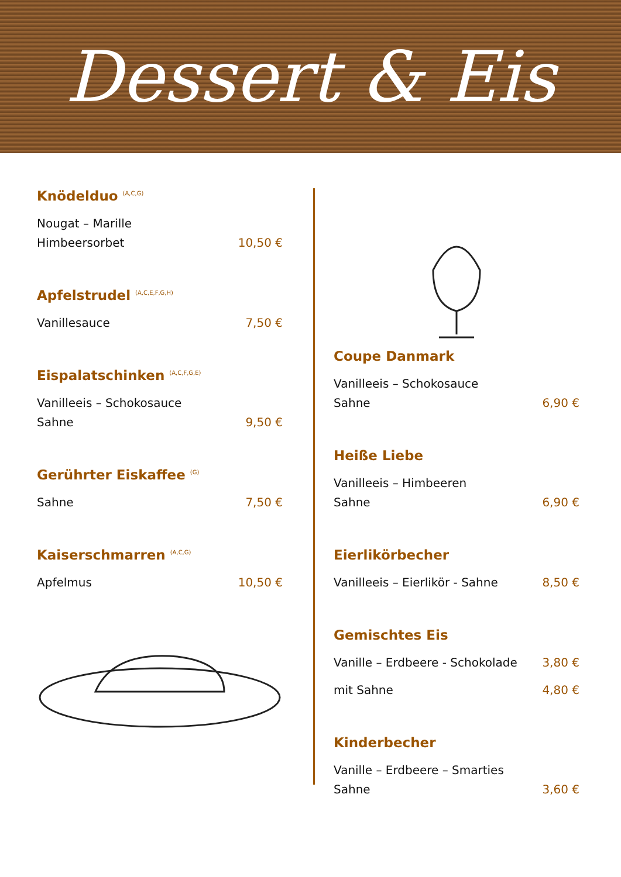Dessert & Eis
Knödelduo <sup>(A,C,G)</sup>
Nougat – Marille
Himbeersorbet 10,50 €
Apfelstrudel <sup>(A,C,E,F,G,H)</sup>
Vanillesauce 7,50 €
Eispalatschinken <sup>(A,C,F,G,E)</sup>
Vanilleeis – Schokosauce
Sahne 9,50 €
Gerührter Eiskaffee <sup>(G)</sup>
Sahne 7,50 €
Kaiserschmarren <sup>(A,C,G)</sup>
Apfelmus 10,50 €
Coupe Danmark
Vanilleeis – Schokosauce
Sahne 6,90 €
Heiße Liebe
Vanilleeis – Himbeeren
Sahne 6,90 €
Eierlikörbecher
Vanilleeis – Eierlikör - Sahne 8,50 €
Gemischtes Eis
Vanille – Erdbeere - Schokolade 3,80 €
mit Sahne 4,80 €
Kinderbecher
Vanille – Erdbeere – Smarties
Sahne 3,60 €